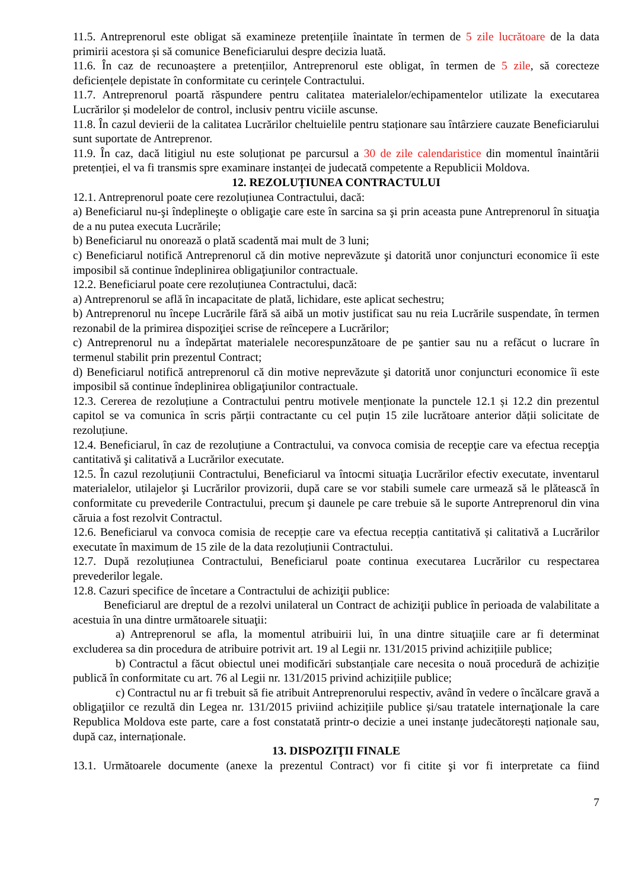11.5. Antreprenorul este obligat să examineze pretențiile înaintate în termen de 5 zile lucrătoare de la data primirii acestora și să comunice Beneficiarului despre decizia luată.
11.6. În caz de recunoaștere a pretențiilor, Antreprenorul este obligat, în termen de 5 zile, să corecteze deficiențele depistate în conformitate cu cerințele Contractului.
11.7. Antreprenorul poartă răspundere pentru calitatea materialelor/echipamentelor utilizate la executarea Lucrărilor și modelelor de control, inclusiv pentru viciile ascunse.
11.8. În cazul devierii de la calitatea Lucrărilor cheltuielile pentru staționare sau întârziere cauzate Beneficiarului sunt suportate de Antreprenor.
11.9. În caz, dacă litigiul nu este soluționat pe parcursul a 30 de zile calendaristice din momentul înaintării pretenției, el va fi transmis spre examinare instanței de judecată competente a Republicii Moldova.
12. REZOLUȚIUNEA CONTRACTULUI
12.1. Antreprenorul poate cere rezoluțiunea Contractului, dacă:
a) Beneficiarul nu-şi îndeplineşte o obligaţie care este în sarcina sa şi prin aceasta pune Antreprenorul în situaţia de a nu putea executa Lucrările;
b) Beneficiarul nu onorează o plată scadentă mai mult de 3 luni;
c) Beneficiarul notifică Antreprenorul că din motive neprevăzute şi datorită unor conjuncturi economice îi este imposibil să continue îndeplinirea obligaţiunilor contractuale.
12.2. Beneficiarul poate cere rezoluțiunea Contractului, dacă:
a) Antreprenorul se află în incapacitate de plată, lichidare, este aplicat sechestru;
b) Antreprenorul nu începe Lucrările fără să aibă un motiv justificat sau nu reia Lucrările suspendate, în termen rezonabil de la primirea dispoziţiei scrise de reîncepere a Lucrărilor;
c) Antreprenorul nu a îndepărtat materialele necorespunzătoare de pe şantier sau nu a refăcut o lucrare în termenul stabilit prin prezentul Contract;
d) Beneficiarul notifică antreprenorul că din motive neprevăzute şi datorită unor conjuncturi economice îi este imposibil să continue îndeplinirea obligaţiunilor contractuale.
12.3. Cererea de rezoluțiune a Contractului pentru motivele menționate la punctele 12.1 și 12.2 din prezentul capitol se va comunica în scris părții contractante cu cel puțin 15 zile lucrătoare anterior dății solicitate de rezoluțiune.
12.4. Beneficiarul, în caz de rezoluțiune a Contractului, va convoca comisia de recepţie care va efectua recepţia cantitativă şi calitativă a Lucrărilor executate.
12.5. În cazul rezoluțiunii Contractului, Beneficiarul va întocmi situaţia Lucrărilor efectiv executate, inventarul materialelor, utilajelor şi Lucrărilor provizorii, după care se vor stabili sumele care urmează să le plătească în conformitate cu prevederile Contractului, precum şi daunele pe care trebuie să le suporte Antreprenorul din vina căruia a fost rezolvit Contractul.
12.6. Beneficiarul va convoca comisia de recepție care va efectua recepția cantitativă și calitativă a Lucrărilor executate în maximum de 15 zile de la data rezoluțiunii Contractului.
12.7. După rezoluțiunea Contractului, Beneficiarul poate continua executarea Lucrărilor cu respectarea prevederilor legale.
12.8. Cazuri specifice de încetare a Contractului de achiziţii publice:
Beneficiarul are dreptul de a rezolvi unilateral un Contract de achiziţii publice în perioada de valabilitate a acestuia în una dintre următoarele situaţii:
a) Antreprenorul se afla, la momentul atribuirii lui, în una dintre situaţiile care ar fi determinat excluderea sa din procedura de atribuire potrivit art. 19 al Legii nr. 131/2015 privind achizițiile publice;
b) Contractul a făcut obiectul unei modificări substanțiale care necesita o nouă procedură de achiziție publică în conformitate cu art. 76 al Legii nr. 131/2015 privind achizițiile publice;
c) Contractul nu ar fi trebuit să fie atribuit Antreprenorului respectiv, având în vedere o încălcare gravă a obligaţiilor ce rezultă din Legea nr. 131/2015 priviind achizițiile publice și/sau tratatele internaţionale la care Republica Moldova este parte, care a fost constatată printr-o decizie a unei instanțe judecătorești naționale sau, după caz, internaționale.
13. DISPOZIŢII FINALE
13.1. Următoarele documente (anexe la prezentul Contract) vor fi citite şi vor fi interpretate ca fiind
7